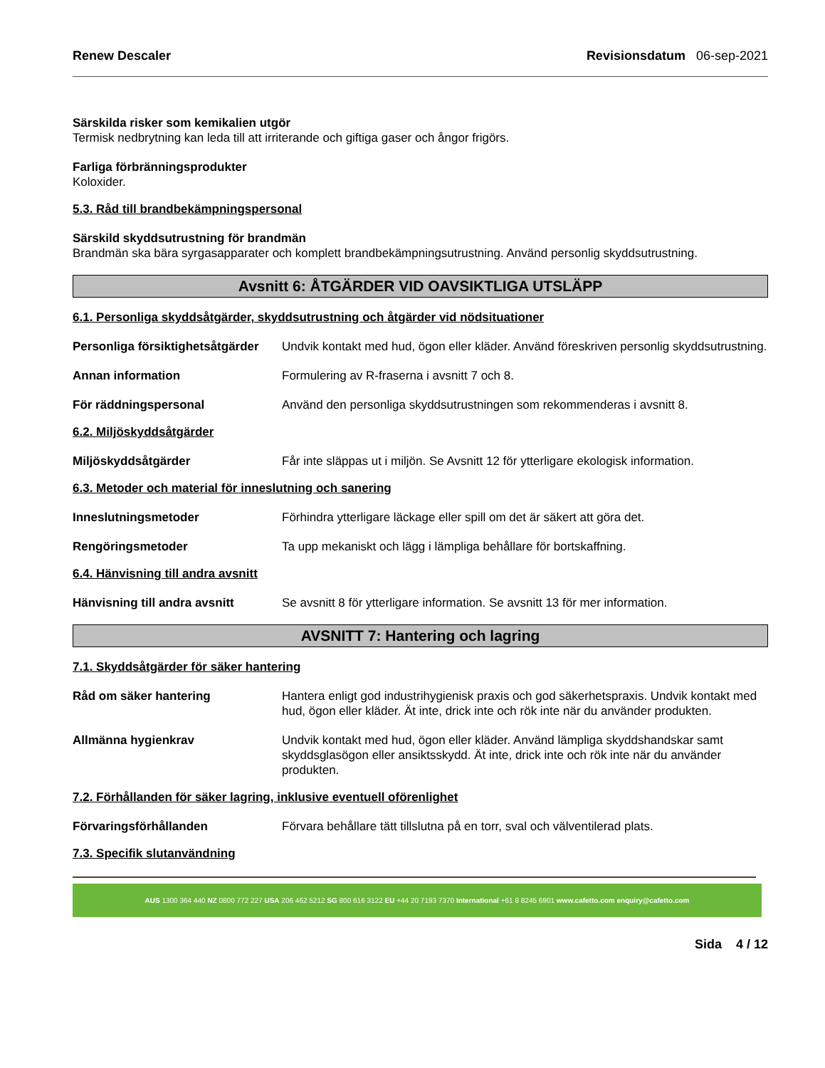Renew Descaler Revisionsdatum 06-sep-2021
Särskilda risker som kemikalien utgör
Termisk nedbrytning kan leda till att irriterande och giftiga gaser och ångor frigörs.
Farliga förbränningsprodukter
Koloxider.
5.3. Råd till brandbekämpningspersonal
Särskild skyddsutrustning för brandmän
Brandmän ska bära syrgasapparater och komplett brandbekämpningsutrustning. Använd personlig skyddsutrustning.
Avsnitt 6: ÅTGÄRDER VID OAVSIKTLIGA UTSLÄPP
6.1. Personliga skyddsåtgärder, skyddsutrustning och åtgärder vid nödsituationer
Personliga försiktighetsåtgärder Undvik kontakt med hud, ögon eller kläder. Använd föreskriven personlig skyddsutrustning.
Annan information Formulering av R-fraserna i avsnitt 7 och 8.
För räddningspersonal Använd den personliga skyddsutrustningen som rekommenderas i avsnitt 8.
6.2. Miljöskyddsåtgärder
Miljöskyddsåtgärder Får inte släppas ut i miljön. Se Avsnitt 12 för ytterligare ekologisk information.
6.3. Metoder och material för inneslutning och sanering
Inneslutningsmetoder Förhindra ytterligare läckage eller spill om det är säkert att göra det.
Rengöringsmetoder Ta upp mekaniskt och lägg i lämpliga behållare för bortskaffning.
6.4. Hänvisning till andra avsnitt
Hänvisning till andra avsnitt Se avsnitt 8 för ytterligare information. Se avsnitt 13 för mer information.
AVSNITT 7: Hantering och lagring
7.1. Skyddsåtgärder för säker hantering
Råd om säker hantering Hantera enligt god industrihygienisk praxis och god säkerhetspraxis. Undvik kontakt med hud, ögon eller kläder. Ät inte, drick inte och rök inte när du använder produkten.
Allmänna hygienkrav Undvik kontakt med hud, ögon eller kläder. Använd lämpliga skyddshandskar samt skyddsglasögon eller ansiktsskydd. Ät inte, drick inte och rök inte när du använder produkten.
7.2. Förhållanden för säker lagring, inklusive eventuell oförenlighet
Förvaringsförhållanden Förvara behållare tätt tillslutna på en torr, sval och välventilerad plats.
7.3. Specifik slutanvändning
AUS 1300 364 440 NZ 0800 772 227 USA 206 462 5212 SG 800 616 3122 EU +44 20 7193 7370 International +61 8 8245 6901 www.cafetto.com enquiry@cafetto.com
Sida 4 / 12